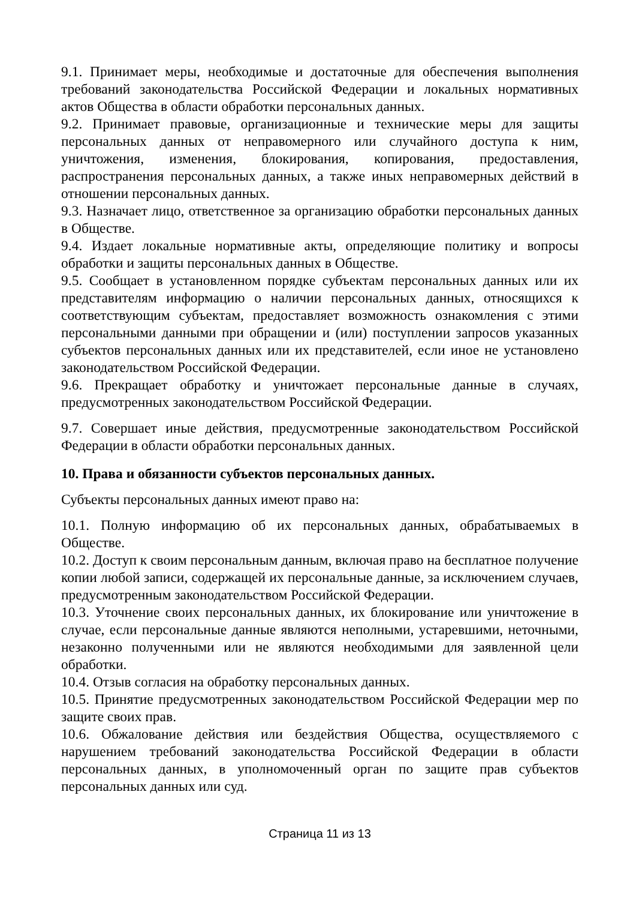9.1. Принимает меры, необходимые и достаточные для обеспечения выполнения требований законодательства Российской Федерации и локальных нормативных актов Общества в области обработки персональных данных.
9.2. Принимает правовые, организационные и технические меры для защиты персональных данных от неправомерного или случайного доступа к ним, уничтожения, изменения, блокирования, копирования, предоставления, распространения персональных данных, а также иных неправомерных действий в отношении персональных данных.
9.3. Назначает лицо, ответственное за организацию обработки персональных данных в Обществе.
9.4. Издает локальные нормативные акты, определяющие политику и вопросы обработки и защиты персональных данных в Обществе.
9.5. Сообщает в установленном порядке субъектам персональных данных или их представителям информацию о наличии персональных данных, относящихся к соответствующим субъектам, предоставляет возможность ознакомления с этими персональными данными при обращении и (или) поступлении запросов указанных субъектов персональных данных или их представителей, если иное не установлено законодательством Российской Федерации.
9.6. Прекращает обработку и уничтожает персональные данные в случаях, предусмотренных законодательством Российской Федерации.
9.7. Совершает иные действия, предусмотренные законодательством Российской Федерации в области обработки персональных данных.
10. Права и обязанности субъектов персональных данных.
Субъекты персональных данных имеют право на:
10.1. Полную информацию об их персональных данных, обрабатываемых в Обществе.
10.2. Доступ к своим персональным данным, включая право на бесплатное получение копии любой записи, содержащей их персональные данные, за исключением случаев, предусмотренным законодательством Российской Федерации.
10.3. Уточнение своих персональных данных, их блокирование или уничтожение в случае, если персональные данные являются неполными, устаревшими, неточными, незаконно полученными или не являются необходимыми для заявленной цели обработки.
10.4. Отзыв согласия на обработку персональных данных.
10.5. Принятие предусмотренных законодательством Российской Федерации мер по защите своих прав.
10.6. Обжалование действия или бездействия Общества, осуществляемого с нарушением требований законодательства Российской Федерации в области персональных данных, в уполномоченный орган по защите прав субъектов персональных данных или суд.
Страница 11 из 13